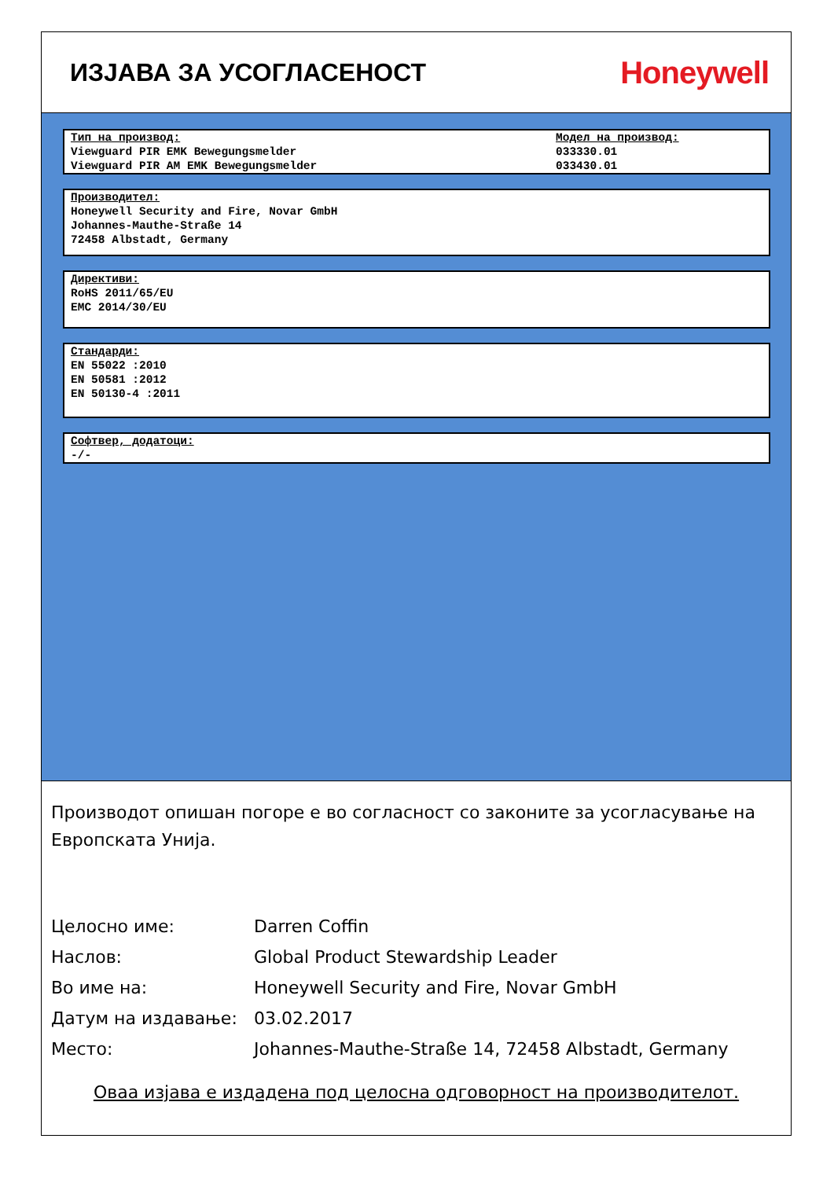ИЗЈАВА ЗА УСОГЛАСЕНОСТ
Honeywell
Тип на производ:
Viewguard PIR EMK Bewegungsmelder
Viewguard PIR AM EMK Bewegungsmelder
Модел на производ:
033330.01
033430.01
Производител:
Honeywell Security and Fire, Novar GmbH
Johannes-Mauthe-Straße 14
72458 Albstadt, Germany
Директиви:
RoHS 2011/65/EU
EMC 2014/30/EU
Стандарди:
EN 55022 :2010
EN 50581 :2012
EN 50130-4 :2011
Софтвер, додатоци:
-/-
Производот опишан погоре е во согласност со законите за усогласување на Европската Унија.
Целосно име: Darren Coffin
Наслов: Global Product Stewardship Leader
Во име на: Honeywell Security and Fire, Novar GmbH
Датум на издавање: 03.02.2017
Место: Johannes-Mauthe-Straße 14, 72458 Albstadt, Germany
Оваа изјава е издадена под целосна одговорност на производителот.